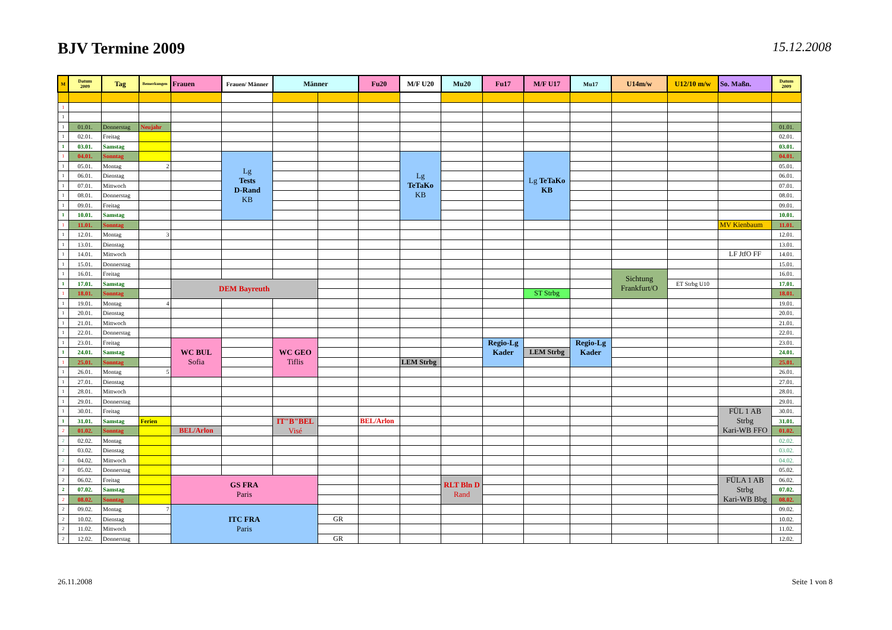BJV Termine 2009
15.12.2008
| M | Datum 2009 | Tag | Bemerkungen | Frauen | Frauen/ Männer | Männer | | Fu20 | M/F U20 | Mu20 | Fu17 | M/F U17 | Mu17 | U14m/w | U12/10 m/w | So. Maßn. | Datum 2009 |
| --- | --- | --- | --- | --- | --- | --- | --- | --- | --- | --- | --- | --- | --- | --- | --- | --- | --- |
| 1 | | | | | | | | | | | | | | | | | |
| 1 | | | | | | | | | | | | | | | | | |
| 1 | 01.01. | Donnerstag | Neujahr | | | | | | | | | | | | | | 01.01. |
| 1 | 02.01. | Freitag | | | | | | | | | | | | | | | 02.01. |
| 1 | 03.01. | Samstag | | | | | | | | | | | | | | | 03.01. |
| 1 | 04.01. | Sonntag | | | Lg Tests D-Rand KB | | | | Lg TeTaKo KB | | | Lg TeTaKo KB | | | | | 04.01. |
| 1 | 05.01. | Montag | 2 | | | | | | | | | | | | | | 05.01. |
| 1 | 06.01. | Dienstag | | | | | | | | | | | | | | | 06.01. |
| 1 | 07.01. | Mittwoch | | | | | | | | | | | | | | | 07.01. |
| 1 | 08.01. | Donnerstag | | | | | | | | | | | | | | | 08.01. |
| 1 | 09.01. | Freitag | | | | | | | | | | | | | | | 09.01. |
| 1 | 10.01. | Samstag | | | | | | | | | | | | | | | 10.01. |
| 1 | 11.01. | Sonntag | | | | | | | | | | | | | | MV Kienbaum | 11.01. |
| 1 | 12.01. | Montag | 3 | | | | | | | | | | | | | | 12.01. |
| 1 | 13.01. | Dienstag | | | | | | | | | | | | | | | 13.01. |
| 1 | 14.01. | Mittwoch | | | | | | | | | | | | | | LF JtfO FF | 14.01. |
| 1 | 15.01. | Donnerstag | | | | | | | | | | | | | | | 15.01. |
| 1 | 16.01. | Freitag | | | | | | | | | | | | Sichtung Frankfurt/O | | | 16.01. |
| 1 | 17.01. | Samstag | | DEM Bayreuth | | | | | | | | | | | ET Strbg U10 | | 17.01. |
| 1 | 18.01. | Sonntag | | | | | | | | | | ST Strbg | | | | | 18.01. |
| 1 | 19.01. | Montag | 4 | | | | | | | | | | | | | | 19.01. |
| 1 | 20.01. | Dienstag | | | | | | | | | | | | | | | 20.01. |
| 1 | 21.01. | Mittwoch | | | | | | | | | | | | | | | 21.01. |
| 1 | 22.01. | Donnerstag | | | | | | | | | | | | | | | 22.01. |
| 1 | 23.01. | Freitag | | WC BUL Sofia | | WC GEO Tiflis | | | | | Regio-Lg Kader | | Regio-Lg Kader | | | | 23.01. |
| 1 | 24.01. | Samstag | | | | | | | | | | LEM Strbg | | | | | 24.01. |
| 1 | 25.01. | Sonntag | | | | | | | LEM Strbg | | | | | | | | 25.01. |
| 1 | 26.01. | Montag | 5 | | | | | | | | | | | | | | 26.01. |
| 1 | 27.01. | Dienstag | | | | | | | | | | | | | | | 27.01. |
| 1 | 28.01. | Mittwoch | | | | | | | | | | | | | | | 28.01. |
| 1 | 29.01. | Donnerstag | | | | | | | | | | | | | | | 29.01. |
| 1 | 30.01. | Freitag | | | | | | | | | | | | | | FÜL 1 AB Strbg Kari-WB FFO | 30.01. |
| 1 | 31.01. | Samstag | Ferien | | | IT"B"BEL Visé | | BEL/Arlon | | | | | | | | | 31.01. |
| 2 | 01.02. | Sonntag | | BEL/Arlon | | | | | | | | | | | | | 01.02. |
| 2 | 02.02. | Montag | | | | | | | | | | | | | | | 02.02. |
| 2 | 03.02. | Dienstag | | | | | | | | | | | | | | | 03.02. |
| 2 | 04.02. | Mittwoch | | | | | | | | | | | | | | | 04.02. |
| 2 | 05.02. | Donnerstag | | | | | | | | | | | | | | | 05.02. |
| 2 | 06.02. | Freitag | | GS FRA Paris | | | | | | RLT Bln D Rand | | | | | | FÜLA 1 AB Strbg Kari-WB Bbg | 06.02. |
| 2 | 07.02. | Samstag | | | | | | | | | | | | | | | 07.02. |
| 2 | 08.02. | Sonntag | | | | | | | | | | | | | | | 08.02. |
| 2 | 09.02. | Montag | 7 | ITC FRA Paris | | | | | | | | | | | | | 09.02. |
| 2 | 10.02. | Dienstag | | | | | GR | | | | | | | | | | 10.02. |
| 2 | 11.02. | Mittwoch | | | | | | | | | | | | | | | 11.02. |
| 2 | 12.02. | Donnerstag | | | | | GR | | | | | | | | | | 12.02. |
26.11.2008 Seite 1 von 8